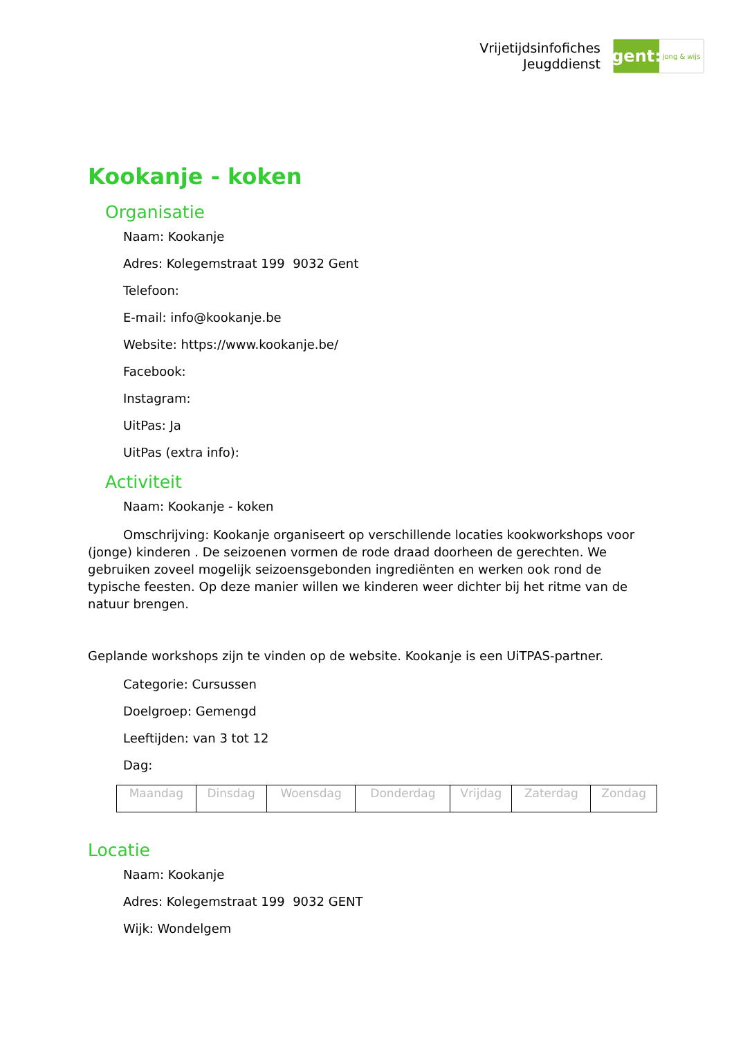Vrijetijdsinfofiches
Jeugddienst
gent:
jong & wijs
Kookanje - koken
Organisatie
Naam: Kookanje
Adres: Kolegemstraat 199 9032 Gent
Telefoon:
E-mail: info@kookanje.be
Website: https://www.kookanje.be/
Facebook:
Instagram:
UitPas: Ja
UitPas (extra info):
Activiteit
Naam: Kookanje - koken
Omschrijving: Kookanje organiseert op verschillende locaties kookworkshops voor (jonge) kinderen . De seizoenen vormen de rode draad doorheen de gerechten. We gebruiken zoveel mogelijk seizoensgebonden ingrediënten en werken ook rond de typische feesten. Op deze manier willen we kinderen weer dichter bij het ritme van de natuur brengen.
Geplande workshops zijn te vinden op de website. Kookanje is een UiTPAS-partner.
Categorie: Cursussen
Doelgroep: Gemengd
Leeftijden: van 3 tot 12
Dag:
| Maandag | Dinsdag | Woensdag | Donderdag | Vrijdag | Zaterdag | Zondag |
Locatie
Naam: Kookanje
Adres: Kolegemstraat 199 9032 GENT
Wijk: Wondelgem